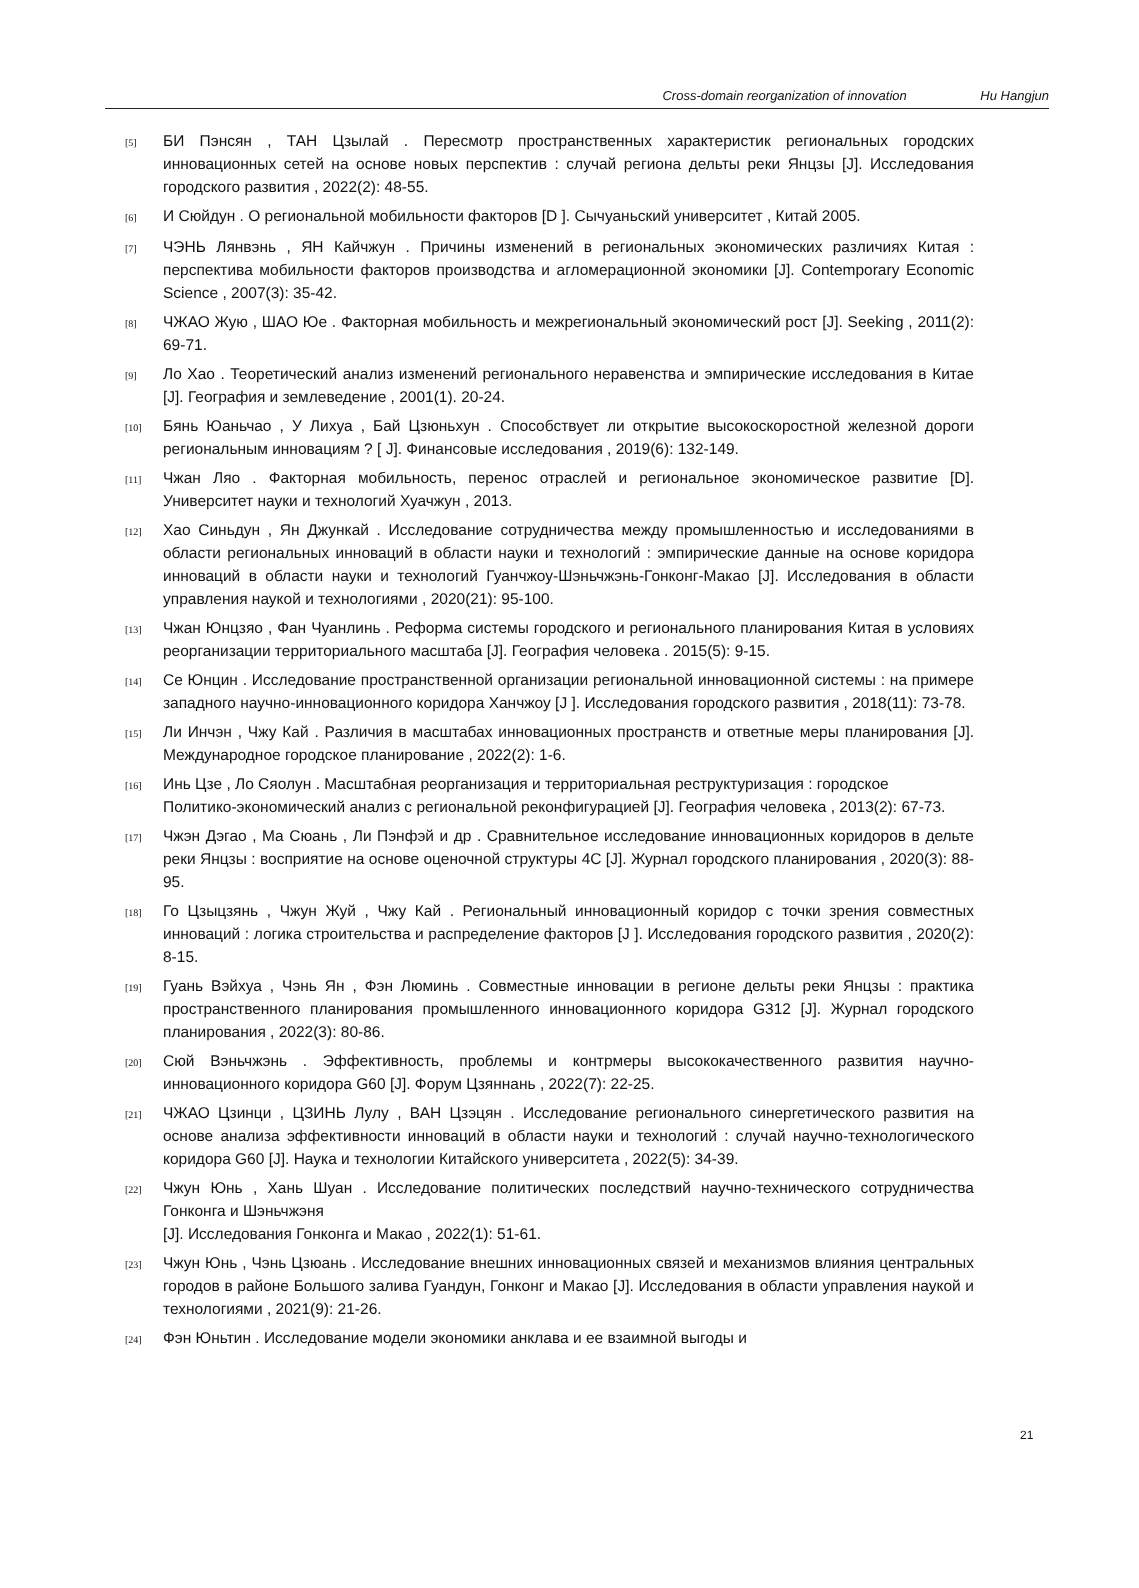Cross-domain reorganization of innovation Hu Hangjun
[5]
БИ Пэнсян , ТАН Цзылай . Пересмотр пространственных характеристик региональных городских инновационных сетей на основе новых перспектив : случай региона дельты реки Янцзы [J]. Исследования городского развития , 2022(2): 48-55.
[6]
И Сюйдун . О региональной мобильности факторов [D ]. Сычуаньский университет , Китай 2005.
[7]
ЧЭНЬ Лянвэнь , ЯН Кайчжун . Причины изменений в региональных экономических различиях Китая : перспектива мобильности факторов производства и агломерационной экономики [J]. Contemporary Economic Science , 2007(3): 35-42.
[8]
ЧЖАО Жую , ШАО Юе . Факторная мобильность и межрегиональный экономический рост [J]. Seeking , 2011(2): 69-71.
[9]
Ло Хао . Теоретический анализ изменений регионального неравенства и эмпирические исследования в Китае [J]. География и землеведение , 2001(1). 20-24.
[10]
Бянь Юаньчао , У Лихуа , Бай Цзюньхун . Способствует ли открытие высокоскоростной железной дороги региональным инновациям ? [ J]. Финансовые исследования , 2019(6): 132-149.
[11]
Чжан Ляо . Факторная мобильность, перенос отраслей и региональное экономическое развитие [D]. Университет науки и технологий Хуачжун , 2013.
[12]
Хао Синьдун , Ян Джункай . Исследование сотрудничества между промышленностью и исследованиями в области региональных инноваций в области науки и технологий : эмпирические данные на основе коридора инноваций в области науки и технологий Гуанчжоу-Шэньчжэнь-Гонконг-Макао [J]. Исследования в области управления наукой и технологиями , 2020(21): 95-100.
[13]
Чжан Юнцзяо , Фан Чуанлинь . Реформа системы городского и регионального планирования Китая в условиях реорганизации территориального масштаба [J]. География человека . 2015(5): 9-15.
[14]
Се Юнцин . Исследование пространственной организации региональной инновационной системы : на примере западного научно-инновационного коридора Ханчжоу [J ]. Исследования городского развития , 2018(11): 73-78.
[15]
Ли Инчэн , Чжу Кай . Различия в масштабах инновационных пространств и ответные меры планирования [J]. Международное городское планирование , 2022(2): 1-6.
[16]
Инь Цзе , Ло Сяолун . Масштабная реорганизация и территориальная реструктуризация : городское
Политико-экономический анализ с региональной реконфигурацией [J]. География человека , 2013(2): 67-73.
[17]
Чжэн Дэгао , Ма Сюань , Ли Пэнфэй и др . Сравнительное исследование инновационных коридоров в дельте реки Янцзы : восприятие на основе оценочной структуры 4C [J]. Журнал городского планирования , 2020(3): 88-95.
[18]
Го Цзыцзянь , Чжун Жуй , Чжу Кай . Региональный инновационный коридор с точки зрения совместных инноваций : логика строительства и распределение факторов [J ]. Исследования городского развития , 2020(2): 8-15.
[19]
Гуань Вэйхуа , Чэнь Ян , Фэн Люминь . Совместные инновации в регионе дельты реки Янцзы : практика пространственного планирования промышленного инновационного коридора G312 [J]. Журнал городского планирования , 2022(3): 80-86.
[20]
Сюй Вэньчжэнь . Эффективность, проблемы и контрмеры высококачественного развития научно-инновационного коридора G60 [J]. Форум Цзяннань , 2022(7): 22-25.
[21]
ЧЖАО Цзинци , ЦЗИНЬ Лулу , ВАН Цзэцян . Исследование регионального синергетического развития на основе анализа эффективности инноваций в области науки и технологий : случай научно-технологического коридора G60 [J]. Наука и технологии Китайского университета , 2022(5): 34-39.
[22]
Чжун Юнь , Хань Шуан . Исследование политических последствий научно-технического сотрудничества Гонконга и Шэньчжэня
[J]. Исследования Гонконга и Макао , 2022(1): 51-61.
[23]
Чжун Юнь , Чэнь Цзюань . Исследование внешних инновационных связей и механизмов влияния центральных городов в районе Большого залива Гуандун, Гонконг и Макао [J]. Исследования в области управления наукой и технологиями , 2021(9): 21-26.
[24]
Фэн Юньтин . Исследование модели экономики анклава и ее взаимной выгоды и
21